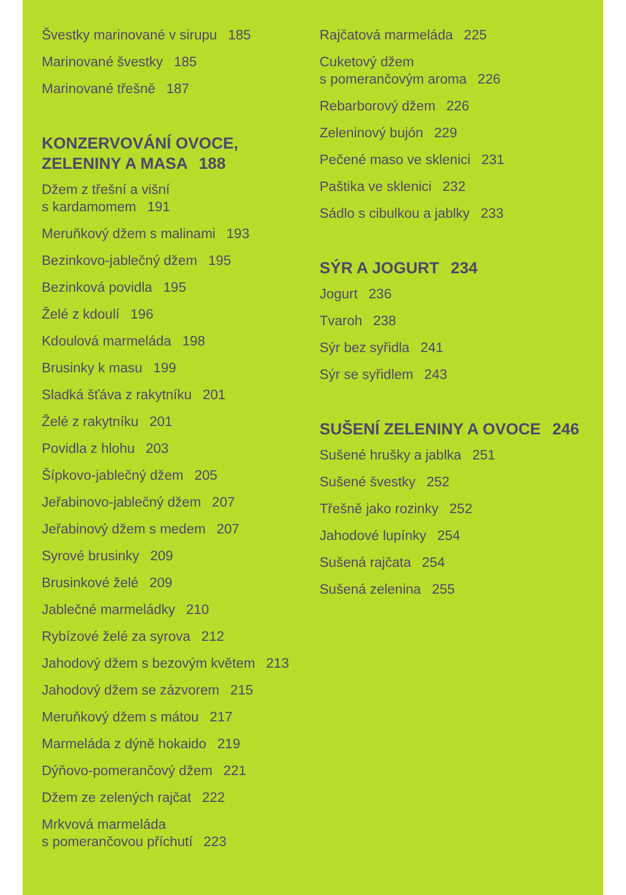Švestky marinované v sirupu 185
Marinované švestky 185
Marinované třešně 187
KONZERVOVÁNÍ OVOCE,
ZELENINY A MASA 188
Džem z třešní a višní
s kardamomem 191
Meruňkový džem s malinami 193
Bezinkovo-jablečný džem 195
Bezinková povidla 195
Želé z kdoulí 196
Kdoulová marmeláda 198
Brusinky k masu 199
Sladká šťáva z rakytníku 201
Želé z rakytníku 201
Povidla z hlohu 203
Šípkovo-jablečný džem 205
Jeřabinovo-jablečný džem 207
Jeřabinový džem s medem 207
Syrové brusinky 209
Brusinkové želé 209
Jablečné marmeládky 210
Rybízové želé za syrova 212
Jahodový džem s bezovým květem 213
Jahodový džem se zázvorem 215
Meruňkový džem s mátou 217
Marmeláda z dýně hokaido 219
Dýňovo-pomerančový džem 221
Džem ze zelených rajčat 222
Mrkvová marmeláda
s pomerančovou příchutí 223
Rajčatová marmeláda 225
Cuketový džem
s pomerančovým aroma 226
Rebarborový džem 226
Zeleninový bujón 229
Pečené maso ve sklenici 231
Paštika ve sklenici 232
Sádlo s cibulkou a jablky 233
SÝR A JOGURT 234
Jogurt 236
Tvaroh 238
Sýr bez syřidla 241
Sýr se syřidlem 243
SUŠENÍ ZELENINY A OVOCE 246
Sušené hrušky a jablka 251
Sušené švestky 252
Třešně jako rozinky 252
Jahodové lupínky 254
Sušená rajčata 254
Sušená zelenina 255